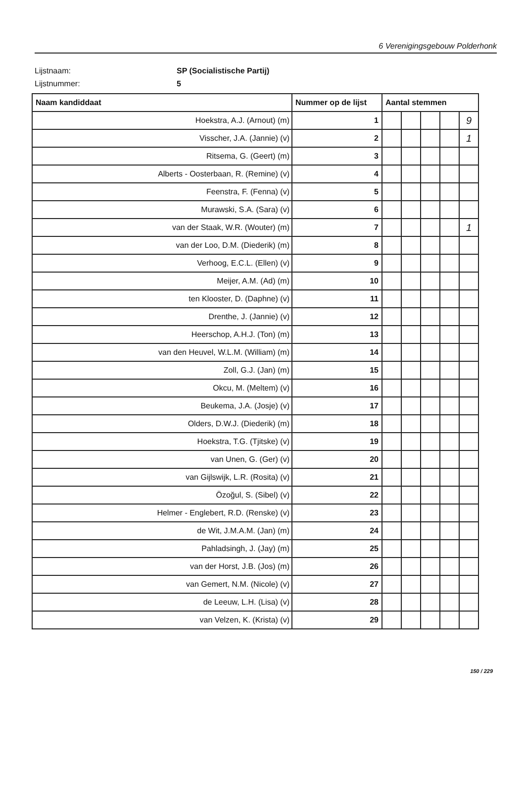6 Verenigingsgebouw Polderhonk
Lijstnaam: SP (Socialistische Partij)
Lijstnummer: 5
| Naam kandiddaat | Nummer op de lijst | Aantal stemmen | | | | |
| --- | --- | --- | --- | --- | --- | --- |
| Hoekstra, A.J. (Arnout) (m) | 1 | | | | | 9 |
| Visscher, J.A. (Jannie) (v) | 2 | | | | | 1 |
| Ritsema, G. (Geert) (m) | 3 | | | | | |
| Alberts - Oosterbaan, R. (Remine) (v) | 4 | | | | | |
| Feenstra, F. (Fenna) (v) | 5 | | | | | |
| Murawski, S.A. (Sara) (v) | 6 | | | | | |
| van der Staak, W.R. (Wouter) (m) | 7 | | | | | 1 |
| van der Loo, D.M. (Diederik) (m) | 8 | | | | | |
| Verhoog, E.C.L. (Ellen) (v) | 9 | | | | | |
| Meijer, A.M. (Ad) (m) | 10 | | | | | |
| ten Klooster, D. (Daphne) (v) | 11 | | | | | |
| Drenthe, J. (Jannie) (v) | 12 | | | | | |
| Heerschop, A.H.J. (Ton) (m) | 13 | | | | | |
| van den Heuvel, W.L.M. (William) (m) | 14 | | | | | |
| Zoll, G.J. (Jan) (m) | 15 | | | | | |
| Okcu, M. (Meltem) (v) | 16 | | | | | |
| Beukema, J.A. (Josje) (v) | 17 | | | | | |
| Olders, D.W.J. (Diederik) (m) | 18 | | | | | |
| Hoekstra, T.G. (Tjitske) (v) | 19 | | | | | |
| van Unen, G. (Ger) (v) | 20 | | | | | |
| van Gijlswijk, L.R. (Rosita) (v) | 21 | | | | | |
| Özoğul, S. (Sibel) (v) | 22 | | | | | |
| Helmer - Englebert, R.D. (Renske) (v) | 23 | | | | | |
| de Wit, J.M.A.M. (Jan) (m) | 24 | | | | | |
| Pahladsingh, J. (Jay) (m) | 25 | | | | | |
| van der Horst, J.B. (Jos) (m) | 26 | | | | | |
| van Gemert, N.M. (Nicole) (v) | 27 | | | | | |
| de Leeuw, L.H. (Lisa) (v) | 28 | | | | | |
| van Velzen, K. (Krista) (v) | 29 | | | | | |
150 / 229